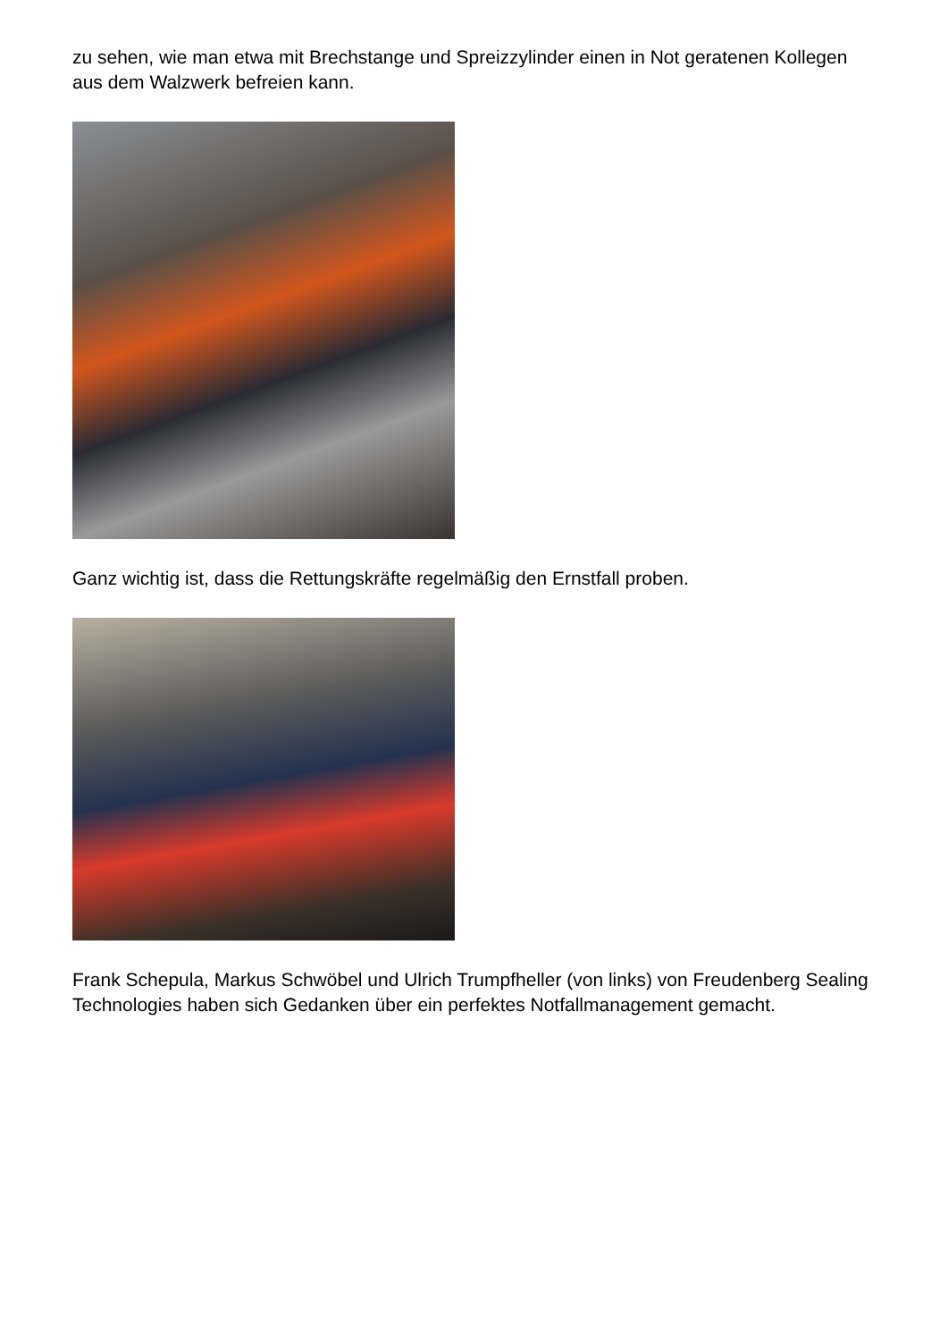zu sehen, wie man etwa mit Brechstange und Spreizzylinder einen in Not geratenen Kollegen aus dem Walzwerk befreien kann.
Ganz wichtig ist, dass die Rettungskräfte regelmäßig den Ernstfall proben.
Frank Schepula, Markus Schwöbel und Ulrich Trumpfheller (von links) von Freudenberg Sealing Technologies haben sich Gedanken über ein perfektes Notfallmanagement gemacht.